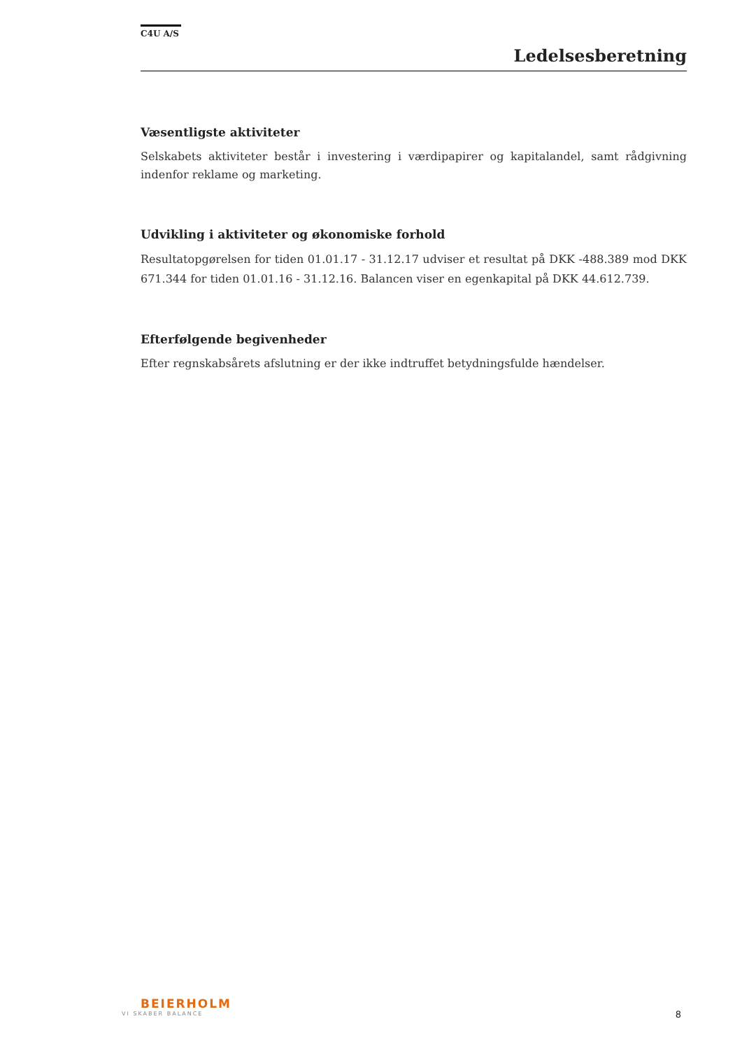C4U A/S
Ledelsesberetning
Væsentligste aktiviteter
Selskabets aktiviteter består i investering i værdipapirer og kapitalandel, samt rådgivning indenfor reklame og marketing.
Udvikling i aktiviteter og økonomiske forhold
Resultatopgørelsen for tiden 01.01.17 - 31.12.17 udviser et resultat på DKK -488.389 mod DKK 671.344 for tiden 01.01.16 - 31.12.16. Balancen viser en egenkapital på DKK 44.612.739.
Efterfølgende begivenheder
Efter regnskabsårets afslutning er der ikke indtruffet betydningsfulde hændelser.
BEIERHOLM
VI SKABER BALANCE
8